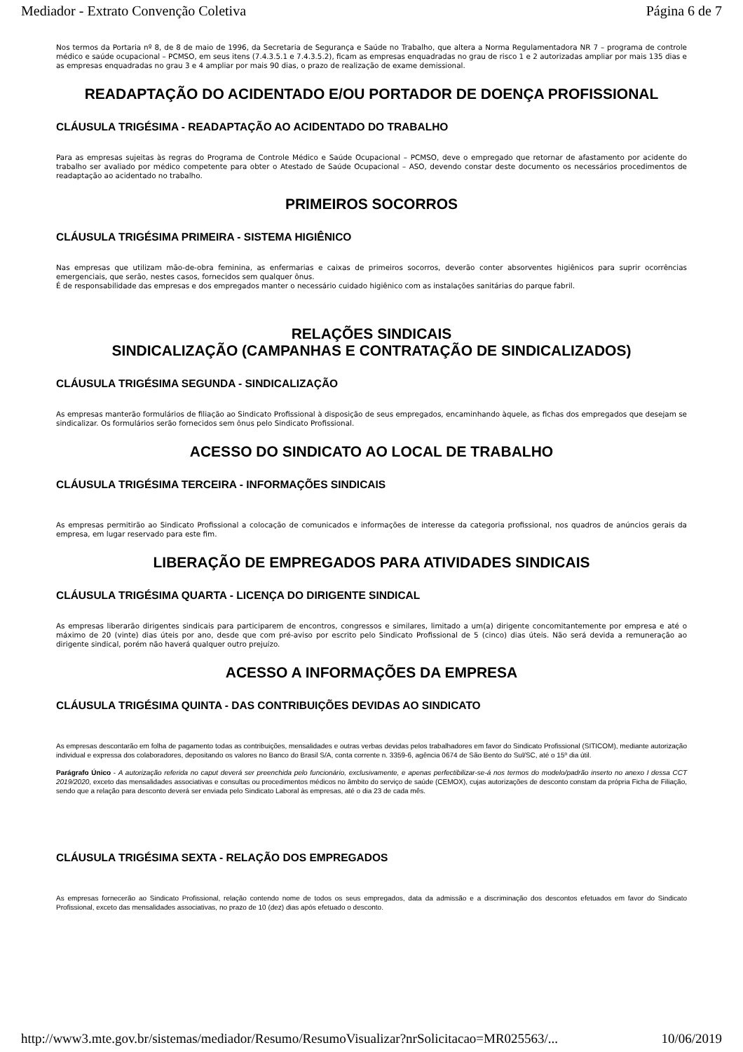Mediador - Extrato Convenção Coletiva Página 6 de 7
Nos termos da Portaria nº 8, de 8 de maio de 1996, da Secretaria de Segurança e Saúde no Trabalho, que altera a Norma Regulamentadora NR 7 – programa de controle médico e saúde ocupacional – PCMSO, em seus itens (7.4.3.5.1 e 7.4.3.5.2), ficam as empresas enquadradas no grau de risco 1 e 2 autorizadas ampliar por mais 135 dias e as empresas enquadradas no grau 3 e 4 ampliar por mais 90 dias, o prazo de realização de exame demissional.
READAPTAÇÃO DO ACIDENTADO E/OU PORTADOR DE DOENÇA PROFISSIONAL
CLÁUSULA TRIGÉSIMA - READAPTAÇÃO AO ACIDENTADO DO TRABALHO
Para as empresas sujeitas às regras do Programa de Controle Médico e Saúde Ocupacional – PCMSO, deve o empregado que retornar de afastamento por acidente do trabalho ser avaliado por médico competente para obter o Atestado de Saúde Ocupacional – ASO, devendo constar deste documento os necessários procedimentos de readaptação ao acidentado no trabalho.
PRIMEIROS SOCORROS
CLÁUSULA TRIGÉSIMA PRIMEIRA - SISTEMA HIGIÊNICO
Nas empresas que utilizam mão-de-obra feminina, as enfermarias e caixas de primeiros socorros, deverão conter absorventes higiênicos para suprir ocorrências emergenciais, que serão, nestes casos, fornecidos sem qualquer ônus.
É de responsabilidade das empresas e dos empregados manter o necessário cuidado higiênico com as instalações sanitárias do parque fabril.
RELAÇÕES SINDICAIS
SINDICALIZAÇÃO (CAMPANHAS E CONTRATAÇÃO DE SINDICALIZADOS)
CLÁUSULA TRIGÉSIMA SEGUNDA - SINDICALIZAÇÃO
As empresas manterão formulários de filiação ao Sindicato Profissional à disposição de seus empregados, encaminhando àquele, as fichas dos empregados que desejam se sindicalizar. Os formulários serão fornecidos sem ônus pelo Sindicato Profissional.
ACESSO DO SINDICATO AO LOCAL DE TRABALHO
CLÁUSULA TRIGÉSIMA TERCEIRA - INFORMAÇÕES SINDICAIS
As empresas permitirão ao Sindicato Profissional a colocação de comunicados e informações de interesse da categoria profissional, nos quadros de anúncios gerais da empresa, em lugar reservado para este fim.
LIBERAÇÃO DE EMPREGADOS PARA ATIVIDADES SINDICAIS
CLÁUSULA TRIGÉSIMA QUARTA - LICENÇA DO DIRIGENTE SINDICAL
As empresas liberarão dirigentes sindicais para participarem de encontros, congressos e similares, limitado a um(a) dirigente concomitantemente por empresa e até o máximo de 20 (vinte) dias úteis por ano, desde que com pré-aviso por escrito pelo Sindicato Profissional de 5 (cinco) dias úteis. Não será devida a remuneração ao dirigente sindical, porém não haverá qualquer outro prejuízo.
ACESSO A INFORMAÇÕES DA EMPRESA
CLÁUSULA TRIGÉSIMA QUINTA - DAS CONTRIBUIÇÕES DEVIDAS AO SINDICATO
As empresas descontarão em folha de pagamento todas as contribuições, mensalidades e outras verbas devidas pelos trabalhadores em favor do Sindicato Profissional (SITICOM), mediante autorização individual e expressa dos colaboradores, depositando os valores no Banco do Brasil S/A, conta corrente n. 3359-6, agência 0674 de São Bento do Sul/SC, até o 15º dia útil.
Parágrafo Único - A autorização referida no caput deverá ser preenchida pelo funcionário, exclusivamente, e apenas perfectibilizar-se-á nos termos do modelo/padrão inserto no anexo I dessa CCT 2019/2020, exceto das mensalidades associativas e consultas ou procedimentos médicos no âmbito do serviço de saúde (CEMOX), cujas autorizações de desconto constam da própria Ficha de Filiação, sendo que a relação para desconto deverá ser enviada pelo Sindicato Laboral às empresas, até o dia 23 de cada mês.
CLÁUSULA TRIGÉSIMA SEXTA - RELAÇÃO DOS EMPREGADOS
As empresas fornecerão ao Sindicato Profissional, relação contendo nome de todos os seus empregados, data da admissão e a discriminação dos descontos efetuados em favor do Sindicato Profissional, exceto das mensalidades associativas, no prazo de 10 (dez) dias após efetuado o desconto.
http://www3.mte.gov.br/sistemas/mediador/Resumo/ResumoVisualizar?nrSolicitacao=MR025563/... 10/06/2019